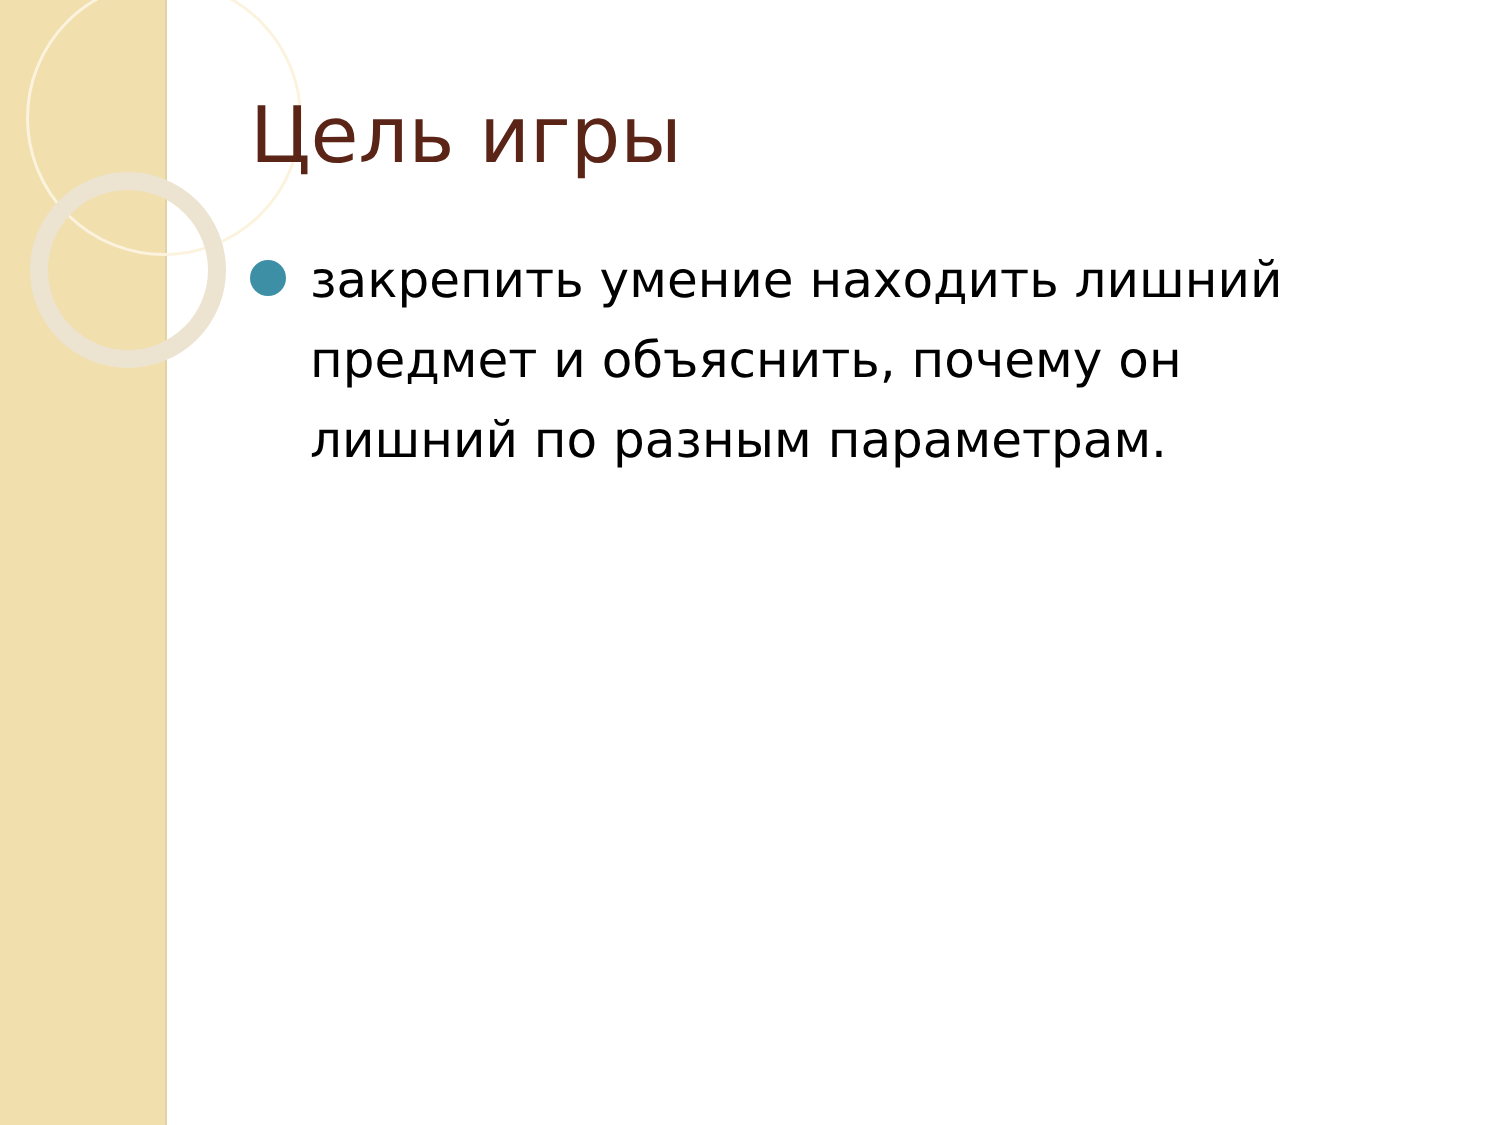Цель игры
закрепить умение находить лишний предмет и объяснить, почему он лишний по разным параметрам.